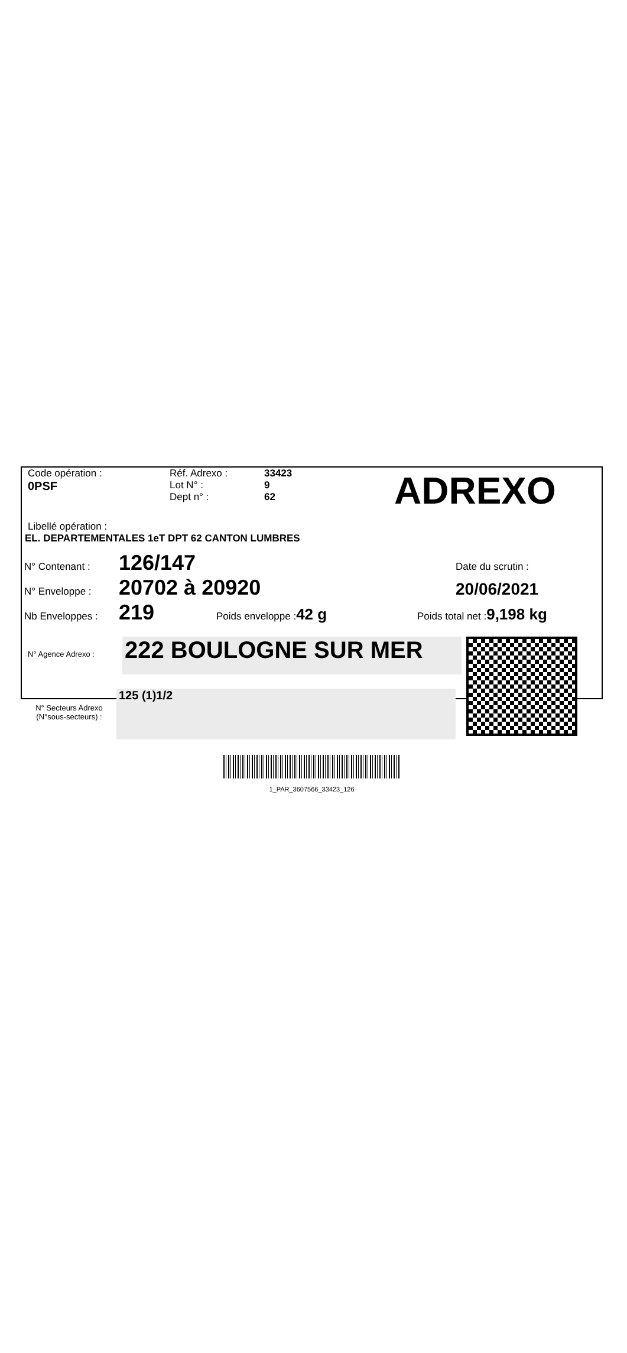Code opération :
0PSF
Réf. Adrexo :
Lot N° :
Dept n° :
33423
9
62
ADREXO
Libellé opération :
EL. DEPARTEMENTALES 1eT DPT 62 CANTON LUMBRES
N° Contenant :
126/147
Date du scrutin :
N° Enveloppe :
20702 à 20920
20/06/2021
Nb Enveloppes :
219
Poids enveloppe : 42 g
Poids total net : 9,198 kg
N° Agence Adrexo :
222 BOULOGNE SUR MER
N° Secteurs Adrexo
(N°sous-secteurs) :
125 (1)1/2
1_PAR_3607566_33423_126